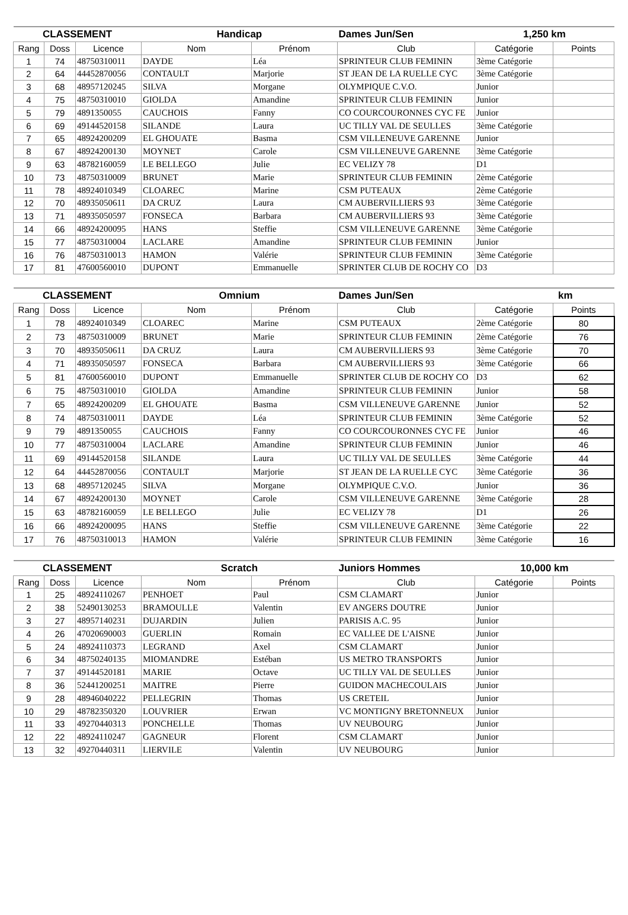| CLASSEMENT | | | Handicap | | Dames Jun/Sen | 1,250 km | |
| --- | --- | --- | --- | --- | --- | --- | --- |
| Rang | Doss | Licence | Nom | Prénom | Club | Catégorie | Points |
| 1 | 74 | 48750310011 | DAYDE | Léa | SPRINTEUR CLUB FEMININ | 3ème Catégorie | |
| 2 | 64 | 44452870056 | CONTAULT | Marjorie | ST JEAN DE LA RUELLE CYC | 3ème Catégorie | |
| 3 | 68 | 48957120245 | SILVA | Morgane | OLYMPIQUE C.V.O. | Junior | |
| 4 | 75 | 48750310010 | GIOLDA | Amandine | SPRINTEUR CLUB FEMININ | Junior | |
| 5 | 79 | 4891350055 | CAUCHOIS | Fanny | CO COURCOURONNES CYC FE | Junior | |
| 6 | 69 | 49144520158 | SILANDE | Laura | UC TILLY VAL DE SEULLES | 3ème Catégorie | |
| 7 | 65 | 48924200209 | EL GHOUATE | Basma | CSM VILLENEUVE GARENNE | Junior | |
| 8 | 67 | 48924200130 | MOYNET | Carole | CSM VILLENEUVE GARENNE | 3ème Catégorie | |
| 9 | 63 | 48782160059 | LE BELLEGO | Julie | EC VELIZY 78 | D1 | |
| 10 | 73 | 48750310009 | BRUNET | Marie | SPRINTEUR CLUB FEMININ | 2ème Catégorie | |
| 11 | 78 | 48924010349 | CLOAREC | Marine | CSM PUTEAUX | 2ème Catégorie | |
| 12 | 70 | 48935050611 | DA CRUZ | Laura | CM AUBERVILLIERS 93 | 3ème Catégorie | |
| 13 | 71 | 48935050597 | FONSECA | Barbara | CM AUBERVILLIERS 93 | 3ème Catégorie | |
| 14 | 66 | 48924200095 | HANS | Steffie | CSM VILLENEUVE GARENNE | 3ème Catégorie | |
| 15 | 77 | 48750310004 | LACLARE | Amandine | SPRINTEUR CLUB FEMININ | Junior | |
| 16 | 76 | 48750310013 | HAMON | Valérie | SPRINTEUR CLUB FEMININ | 3ème Catégorie | |
| 17 | 81 | 47600560010 | DUPONT | Emmanuelle | SPRINTER CLUB DE ROCHY CO | D3 | |
| CLASSEMENT | | | Omnium | | Dames Jun/Sen | km | |
| --- | --- | --- | --- | --- | --- | --- | --- |
| Rang | Doss | Licence | Nom | Prénom | Club | Catégorie | Points |
| 1 | 78 | 48924010349 | CLOAREC | Marine | CSM PUTEAUX | 2ème Catégorie | 80 |
| 2 | 73 | 48750310009 | BRUNET | Marie | SPRINTEUR CLUB FEMININ | 2ème Catégorie | 76 |
| 3 | 70 | 48935050611 | DA CRUZ | Laura | CM AUBERVILLIERS 93 | 3ème Catégorie | 70 |
| 4 | 71 | 48935050597 | FONSECA | Barbara | CM AUBERVILLIERS 93 | 3ème Catégorie | 66 |
| 5 | 81 | 47600560010 | DUPONT | Emmanuelle | SPRINTER CLUB DE ROCHY CO | D3 | 62 |
| 6 | 75 | 48750310010 | GIOLDA | Amandine | SPRINTEUR CLUB FEMININ | Junior | 58 |
| 7 | 65 | 48924200209 | EL GHOUATE | Basma | CSM VILLENEUVE GARENNE | Junior | 52 |
| 8 | 74 | 48750310011 | DAYDE | Léa | SPRINTEUR CLUB FEMININ | 3ème Catégorie | 52 |
| 9 | 79 | 4891350055 | CAUCHOIS | Fanny | CO COURCOURONNES CYC FE | Junior | 46 |
| 10 | 77 | 48750310004 | LACLARE | Amandine | SPRINTEUR CLUB FEMININ | Junior | 46 |
| 11 | 69 | 49144520158 | SILANDE | Laura | UC TILLY VAL DE SEULLES | 3ème Catégorie | 44 |
| 12 | 64 | 44452870056 | CONTAULT | Marjorie | ST JEAN DE LA RUELLE CYC | 3ème Catégorie | 36 |
| 13 | 68 | 48957120245 | SILVA | Morgane | OLYMPIQUE C.V.O. | Junior | 36 |
| 14 | 67 | 48924200130 | MOYNET | Carole | CSM VILLENEUVE GARENNE | 3ème Catégorie | 28 |
| 15 | 63 | 48782160059 | LE BELLEGO | Julie | EC VELIZY 78 | D1 | 26 |
| 16 | 66 | 48924200095 | HANS | Steffie | CSM VILLENEUVE GARENNE | 3ème Catégorie | 22 |
| 17 | 76 | 48750310013 | HAMON | Valérie | SPRINTEUR CLUB FEMININ | 3ème Catégorie | 16 |
| CLASSEMENT | | | Scratch | | Juniors Hommes | 10,000 km | |
| --- | --- | --- | --- | --- | --- | --- | --- |
| Rang | Doss | Licence | Nom | Prénom | Club | Catégorie | Points |
| 1 | 25 | 48924110267 | PENHOET | Paul | CSM CLAMART | Junior | |
| 2 | 38 | 52490130253 | BRAMOULLE | Valentin | EV ANGERS DOUTRE | Junior | |
| 3 | 27 | 48957140231 | DUJARDIN | Julien | PARISIS A.C. 95 | Junior | |
| 4 | 26 | 47020690003 | GUERLIN | Romain | EC VALLEE DE L'AISNE | Junior | |
| 5 | 24 | 48924110373 | LEGRAND | Axel | CSM CLAMART | Junior | |
| 6 | 34 | 48750240135 | MIOMANDRE | Estéban | US METRO TRANSPORTS | Junior | |
| 7 | 37 | 49144520181 | MARIE | Octave | UC TILLY VAL DE SEULLES | Junior | |
| 8 | 36 | 52441200251 | MAITRE | Pierre | GUIDON MACHECOULAIS | Junior | |
| 9 | 28 | 48946040222 | PELLEGRIN | Thomas | US CRETEIL | Junior | |
| 10 | 29 | 48782350320 | LOUVRIER | Erwan | VC MONTIGNY BRETONNEUX | Junior | |
| 11 | 33 | 49270440313 | PONCHELLE | Thomas | UV NEUBOURG | Junior | |
| 12 | 22 | 48924110247 | GAGNEUR | Florent | CSM CLAMART | Junior | |
| 13 | 32 | 49270440311 | LIERVILE | Valentin | UV NEUBOURG | Junior | |